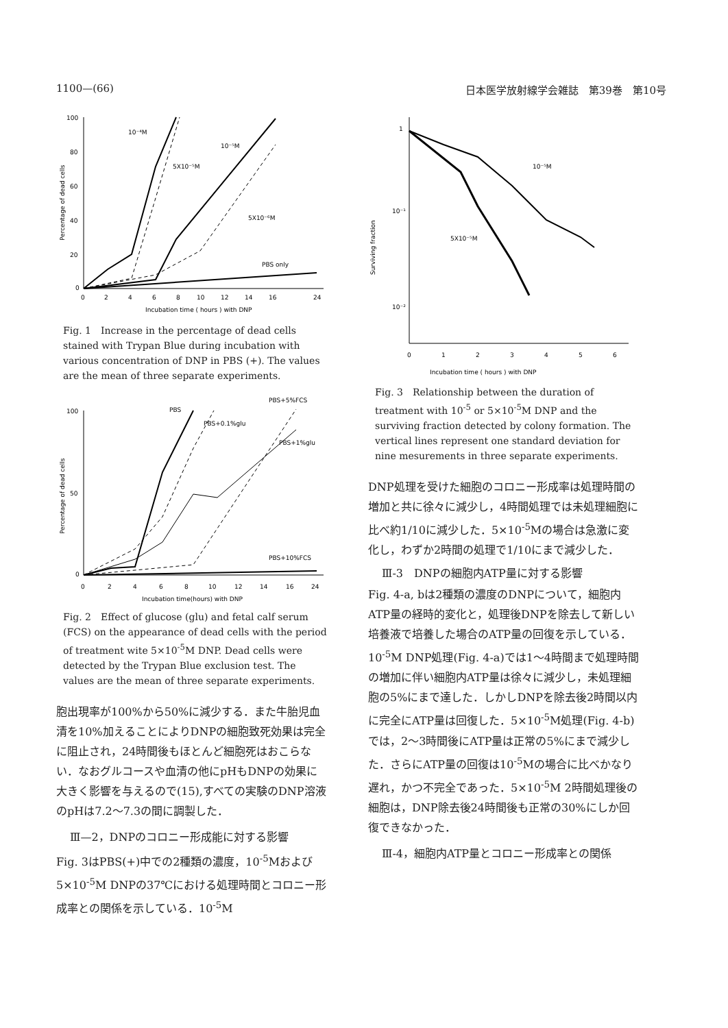1100—(66) 日本医学放射線学会雑誌　第39巻　第10号
100
80
60
40
20
0
0
2
4
6
8
10
12
14
16
24
Incubation time ( hours ) with DNP
Percentage of dead cells
10⁻⁴M
10⁻⁵M
5X10⁻⁵M
5X10⁻⁶M
PBS only
Fig. 1　Increase in the percentage of dead cells stained with Trypan Blue during incubation with various concentration of DNP in PBS (+). The values are the mean of three separate experiments.
100
50
0
0
2
4
6
8
10
12
14
16
24
Incubation time(hours) with DNP
Percentage of dead cells
PBS
PBS+0.1%glu
PBS+5%FCS
PBS+1%glu
PBS+10%FCS
Fig. 2　Effect of glucose (glu) and fetal calf serum (FCS) on the appearance of dead cells with the period of treatment wite 5×10<sup>-5</sup>M DNP. Dead cells were detected by the Trypan Blue exclusion test. The values are the mean of three separate experiments.
胞出現率が100%から50%に減少する．また牛胎児血清を10%加えることによりDNPの細胞致死効果は完全に阻止され，24時間後もほとんど細胞死はおこらない．なおグルコースや血清の他にpHもDNPの効果に大きく影響を与えるので(15),すべての実験のDNP溶液のpHは7.2〜7.3の間に調製した．
Ⅲ—2，DNPのコロニー形成能に対する影響
Fig. 3はPBS(+)中での2種類の濃度，10<sup>-5</sup>Mおよび5×10<sup>-5</sup>M DNPの37℃における処理時間とコロニー形成率との関係を示している．10<sup>-5</sup>M
1
10⁻¹
10⁻²
0
1
2
3
4
5
6
Incubation time ( hours ) with DNP
Surviving fraction
10⁻⁵M
5X10⁻⁵M
Fig. 3　Relationship between the duration of treatment with 10<sup>-5</sup> or 5×10<sup>-5</sup>M DNP and the surviving fraction detected by colony formation. The vertical lines represent one standard deviation for nine mesurements in three separate experiments.
DNP処理を受けた細胞のコロニー形成率は処理時間の増加と共に徐々に減少し，4時間処理では未処理細胞に比べ約1/10に減少した．5×10<sup>-5</sup>Mの場合は急激に変化し，わずか2時間の処理で1/10にまで減少した．
Ⅲ-3　DNPの細胞内ATP量に対する影響
Fig. 4-a, bは2種類の濃度のDNPについて，細胞内ATP量の経時的変化と，処理後DNPを除去して新しい培養液で培養した場合のATP量の回復を示している．10<sup>-5</sup>M DNP処理(Fig. 4-a)では1〜4時間まで処理時間の増加に伴い細胞内ATP量は徐々に減少し，未処理細胞の5%にまで達した．しかしDNPを除去後2時間以内に完全にATP量は回復した．5×10<sup>-5</sup>M処理(Fig. 4-b)では，2〜3時間後にATP量は正常の5%にまで減少した．さらにATP量の回復は10<sup>-5</sup>Mの場合に比べかなり遅れ，かつ不完全であった．5×10<sup>-5</sup>M 2時間処理後の細胞は，DNP除去後24時間後も正常の30%にしか回復できなかった．
Ⅲ-4，細胞内ATP量とコロニー形成率との関係